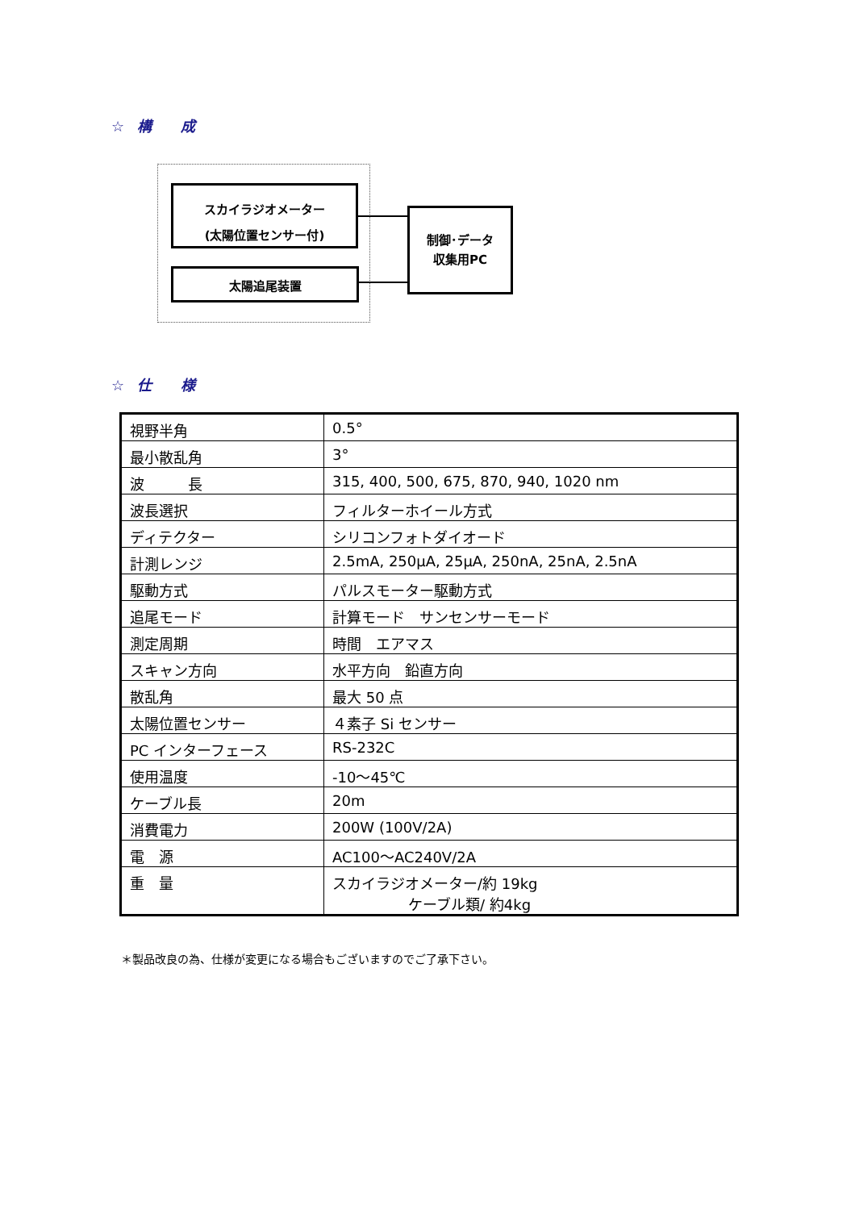☆ 構　　成
スカイラジオメーター
(太陽位置センサー付)
太陽追尾装置
制御･データ
収集用PC
☆ 仕　　様
| 視野半角 | 0.5° |
| 最小散乱角 | 3° |
| 波 長 | 315, 400, 500, 675, 870, 940, 1020 nm |
| 波長選択 | フィルターホイール方式 |
| ディテクター | シリコンフォトダイオード |
| 計測レンジ | 2.5mA, 250μA, 25μA, 250nA, 25nA, 2.5nA |
| 駆動方式 | パルスモーター駆動方式 |
| 追尾モード | 計算モード サンセンサーモード |
| 測定周期 | 時間 エアマス |
| スキャン方向 | 水平方向 鉛直方向 |
| 散乱角 | 最大 50 点 |
| 太陽位置センサー | ４素子 Si センサー |
| PC インターフェース | RS-232C |
| 使用温度 | -10～45℃ |
| ケーブル長 | 20m |
| 消費電力 | 200W (100V/2A) |
| 電 源 | AC100～AC240V/2A |
| 重 量 | スカイラジオメーター/約 19kg ケーブル類/ 約4kg |
＊製品改良の為、仕様が変更になる場合もございますのでご了承下さい。